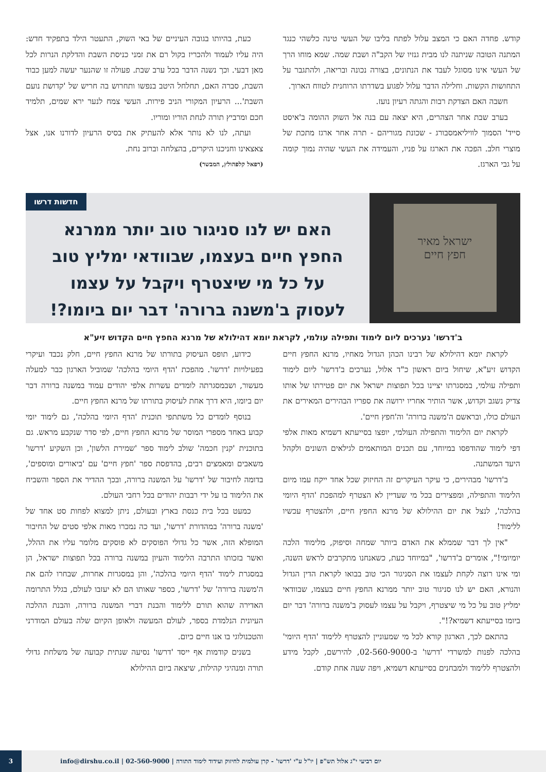קודש. פחדה האם כי המצב עלול לפתח בליבו של העשי טינה כלשהי כנגד המתנה הטובה שניתנה לנו מבית גנזיו של הקב"ה ושבת שמה. שמא מוחו הרך של העשי אינו מסוגל לעבד את הנתונים, בצורה נכונה ובריאה, ולהתגבר על התחושות הקשות. וחלילה הדבר עלול לפגוע בשדרתו הרוחנית לטווח הארוך.
חשבה האם הצדקת רבות והגתה רעיון נועז.
בערב שבת אחר הצהרים, היא יצאה עם בנה אל השוק ההומה ב'איסט סייד' הסמוך לוויליאמסבורג - שכונת מגוריהם - תרה אחר ארגז מתכת של מוצרי חלב. הפכה את הארגז על פניו, והעמידה את העשי שהיה נמוך קומה על גבי הארגז.
כעת, בהיותו בגובה העיניים של באי השוק, התעטר הילד בתפקיד חדש: היה עליו לעמוד ולהכריז בקול רם את זמני כניסת השבת והדלקת הנרות לכל מאן דבעי. וכך נשנה הדבר בכל ערב שבת. פעולה זו שהנער יעשה למען כבוד השבת, סברה האם, תחלחל היטב בנפשו ותחרוש בה חריש של 'קדושת נועם השבת'... הרעיון המקורי הניב פירות. העשי צמח לנער ירא שמים, תלמיד חכם ומרביץ תורה לנחת הוריו ומוריו.
ועתה, לנו לא נותר אלא להעתיק את בסיס הרעיון לדורנו אנו, אצל צאצאינו וחניכנו היקרים, בהצלחה וברוב נחת.
(רפאל קלפהולץ, המבשר)
ישראל מאיר
חפץ חיים
חדשות דרשו
האם יש לנו סניגור טוב יותר ממרנא החפץ חיים בעצמו, שבוודאי ימליץ טוב על כל מי שיצטרף ויקבל על עצמו לעסוק ב'משנה ברורה' דבר יום ביומו?!
ב'דרשו' נערכים ליום לימוד ותפילה עולמי, לקראת יומא דהילולא של מרנא החפץ חיים הקדוש זיע"א
לקראת יומא דהילולא של רבינו הכהן הגדול מאחיו, מרנא החפץ חיים הקדוש זיע"א, שיחול ביום ראשון כ"ד אלול, נערכים ב'דרשו' ליום לימוד ותפילה עולמי, במסגרתו יציינו בכל תפוצות ישראל את יום פטירתו של אותו צדיק נשגב וקדוש, אשר הותיר אחריו ירושה את ספריו הבהירים המאירים את העולם כולו, ובראשם ה'משנה ברורה' וה'חפץ חיים'.
לקראת יום הלימוד והתפילה העולמי, יופצו בסייעתא דשמיא מאות אלפי דפי לימוד שהודפסו במיוחד, עם תכנים המותאמים לגילאים השונים ולקהל היעד המשתנה.
ב'דרשו' מבהירים, כי עיקר העיקרים זה החיזוק שכל אחד ייקח עמו מיום הלימוד והתפילה, ומפצירים בכל מי שעדיין לא הצטרף למהפכת 'הדף היומי בהלכה', לנצל את יום ההילולא של מרנא החפץ חיים, ולהצטרף עכשיו ללימוד!
"אין לך דבר שממלא את האדם ביותר שמחה וסיפוק, מלימוד הלכה יומיומי!", אומרים ב'דרשו', "במיוחד כעת, כשאנחנו מתקרבים לראש השנה, ומי אינו רוצה לקחת לעצמו את הסניגור הכי טוב בבואו לקראת הדין הגדול והנורא, האם יש לנו סניגור טוב יותר ממרנא החפץ חיים בעצמו, שבוודאי ימליץ טוב על כל מי שיצטרף, ויקבל על עצמו לעסוק ב'משנה ברורה' דבר יום ביומו בסייעתא דשמיא?!".
בהתאם לכך, הארגון קורא לכל מי שמעוניין להצטרף ללימוד 'הדף היומי' בהלכה לפנות למשרדי 'דרשו' ב-02-560-9000, להירשם, לקבל מידע ולהצטרף ללימוד ולמבחנים בסייעתא דשמיא, ויפה שעה אחת קודם.
כידוע, תופס העיסוק בתורתו של מרנא החפץ חיים, חלק נכבד ועיקרי בפעילויות 'דרשו'. מהפכת 'הדף היומי בהלכה' שמוביל הארגון כבר למעלה מעשור, ושבמסגרתה לומדים עשרות אלפי יהודים עמוד במשנה ברורה דבר יום ביומו, היא דרך אחת לעיסוק בתורתו של מרנא החפץ חיים.
בנוסף לומדים כל משתתפי תוכנית 'הדף היומי בהלכה', גם לימוד יומי קבוע באחד מספרי המוסר של מרנא החפץ חיים, לפי סדר שנקבע מראש. גם בתוכנית 'קנין חכמה' שולב לימוד ספר 'שמירת הלשון', וכן השקיע 'דרשו' משאבים ומאמצים רבים, בהדפסת ספר 'חפץ חיים' עם 'ביאורים ומוספים', בדומה לחיבור של 'דרשו' על המשנה ברורה, ובכך ההדיר את הספר והשביח את הלימוד בו על ידי רבבות יהודים בכל רחבי העולם.
כמעט בכל בית כנסת בארץ ובעולם, ניתן למצוא לפחות סט אחד של 'משנה ברורה' במהדורת 'דרשו', ועד כה נמכרו מאות אלפי סטים של החיבור המופלא הזה, אשר כל גדולי הפוסקים לא פוסקים מלומר עליו את ההלל, ואשר בזכותו התרבה הלימוד והעיון במשנה ברורה בכל תפוצות ישראל, הן במסגרת לימוד 'הדף היומי בהלכה', והן במסגרות אחרות, שבחרו להם את ה'משנה ברורה' של 'דרשו', כספר שאותו הם לא יעזבו לעולם, בגלל התרומה האדירה שהוא תורם ללימוד והבנת דברי המשנה ברורה, והבנת ההלכה העיונית הנלמדת בספר, לעולם המעשה ולאופן הקיום שלה בעולם המודרני והטכנולוגי בו אנו חיים כיום.
בשנים קודמות אף ייסד 'דרשו' נסיעה שנתית קבועה של משלחת גדולי תורה ומנהיגי קהילות, שיצאה ביום ההילולא
יום רביעי י"ג אלול תש"פ | יו"ל ע"י 'דרשו' - קרן עולמית לחיזוק ועידוד לימוד התורה | 02-560-9000 | info@dirshu.co.il 3